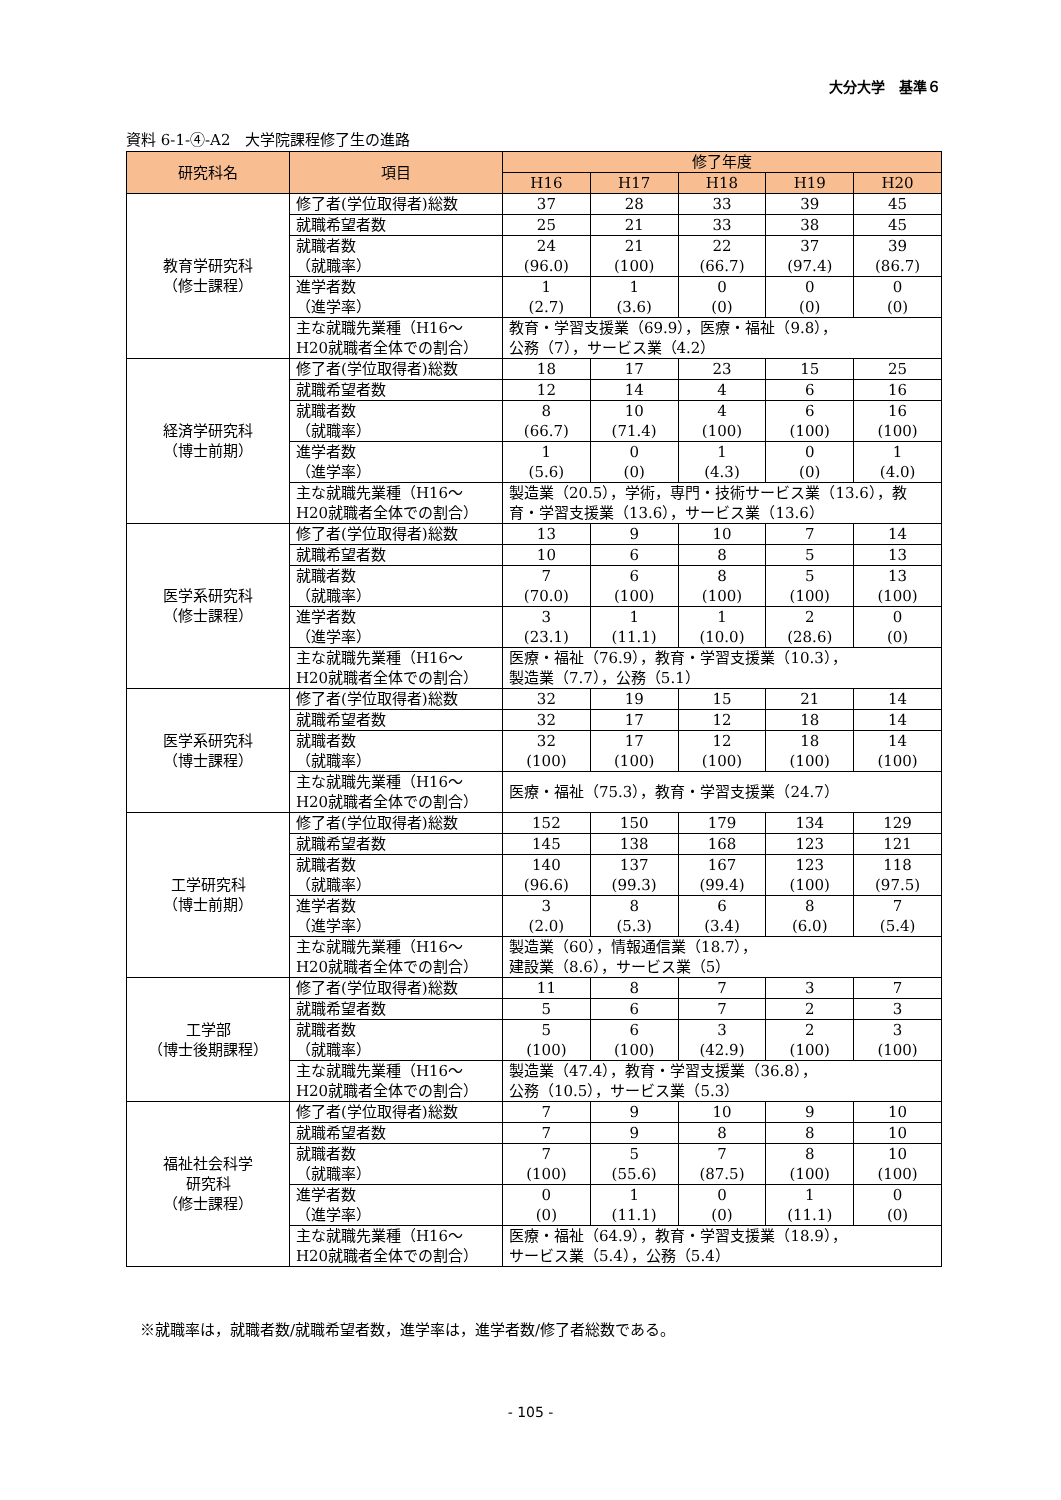大分大学　基準６
資料 6-1-④-A2　大学院課程修了生の進路
| 研究科名 | 項目 | 修了年度 | | | | | |
| --- | --- | --- | --- | --- | --- | --- | --- |
| | | H16 | H17 | H18 | H19 | H20 | |
| 教育学研究科 （修士課程） | 修了者(学位取得者)総数 | 37 | 28 | 33 | 39 | 45 | |
| | 就職希望者数 | 25 | 21 | 33 | 38 | 45 | |
| | 就職者数 （就職率） | 24 (96.0) | 21 (100) | 22 (66.7) | 37 (97.4) | 39 (86.7) | |
| | 進学者数 （進学率） | 1 (2.7) | 1 (3.6) | 0 (0) | 0 (0) | 0 (0) | |
| | 主な就職先業種（H16～ H20就職者全体での割合） | 教育・学習支援業（69.9），医療・福祉（9.8）， 公務（7），サービス業（4.2） | | | | | |
| 経済学研究科 （博士前期） | | 修了者(学位取得者)総数 | 18 | 17 | 23 | 15 | 25 |
| | | 就職希望者数 | 12 | 14 | 4 | 6 | 16 |
| | | 就職者数 （就職率） | 8 (66.7) | 10 (71.4) | 4 (100) | 6 (100) | 16 (100) |
| | | 進学者数 （進学率） | 1 (5.6) | 0 (0) | 1 (4.3) | 0 (0) | 1 (4.0) |
| | | 主な就職先業種（H16～ H20就職者全体での割合） | 製造業（20.5），学術，専門・技術サービス業（13.6），教育・学習支援業（13.6），サービス業（13.6） | | | | |
| 医学系研究科 （修士課程） | 修了者(学位取得者)総数 | 13 | 9 | 10 | 7 | 14 | |
| | 就職希望者数 | 10 | 6 | 8 | 5 | 13 | |
| | 就職者数 （就職率） | 7 (70.0) | 6 (100) | 8 (100) | 5 (100) | 13 (100) | |
| | 進学者数 （進学率） | 3 (23.1) | 1 (11.1) | 1 (10.0) | 2 (28.6) | 0 (0) | |
| | 主な就職先業種（H16～ H20就職者全体での割合） | 医療・福祉（76.9），教育・学習支援業（10.3）， 製造業（7.7），公務（5.1） | | | | | |
| 医学系研究科 （博士課程） | 修了者(学位取得者)総数 | 32 | 19 | 15 | 21 | 14 | |
| | 就職希望者数 | 32 | 17 | 12 | 18 | 14 | |
| | 就職者数 （就職率） | 32 (100) | 17 (100) | 12 (100) | 18 (100) | 14 (100) | |
| | 主な就職先業種（H16～ H20就職者全体での割合） | 医療・福祉（75.3），教育・学習支援業（24.7） | | | | | |
| 工学研究科 （博士前期） | 修了者(学位取得者)総数 | 152 | 150 | 179 | 134 | 129 | |
| | 就職希望者数 | 145 | 138 | 168 | 123 | 121 | |
| | 就職者数 （就職率） | 140 (96.6) | 137 (99.3) | 167 (99.4) | 123 (100) | 118 (97.5) | |
| | 進学者数 （進学率） | 3 (2.0) | 8 (5.3) | 6 (3.4) | 8 (6.0) | 7 (5.4) | |
| | 主な就職先業種（H16～ H20就職者全体での割合） | 製造業（60），情報通信業（18.7）， 建設業（8.6），サービス業（5） | | | | | |
| 工学部 （博士後期課程） | 修了者(学位取得者)総数 | 11 | 8 | 7 | 3 | 7 | |
| | 就職希望者数 | 5 | 6 | 7 | 2 | 3 | |
| | 就職者数 （就職率） | 5 (100) | 6 (100) | 3 (42.9) | 2 (100) | 3 (100) | |
| | 主な就職先業種（H16～ H20就職者全体での割合） | 製造業（47.4），教育・学習支援業（36.8）， 公務（10.5），サービス業（5.3） | | | | | |
| 福祉社会科学 研究科 （修士課程） | 修了者(学位取得者)総数 | 7 | 9 | 10 | 9 | 10 | |
| | 就職希望者数 | 7 | 9 | 8 | 8 | 10 | |
| | 就職者数 （就職率） | 7 (100) | 5 (55.6) | 7 (87.5) | 8 (100) | 10 (100) | |
| | 進学者数 （進学率） | 0 (0) | 1 (11.1) | 0 (0) | 1 (11.1) | 0 (0) | |
| | 主な就職先業種（H16～ H20就職者全体での割合） | 医療・福祉（64.9），教育・学習支援業（18.9）， サービス業（5.4），公務（5.4） | | | | | |
※就職率は，就職者数/就職希望者数，進学率は，進学者数/修了者総数である。
- 105 -